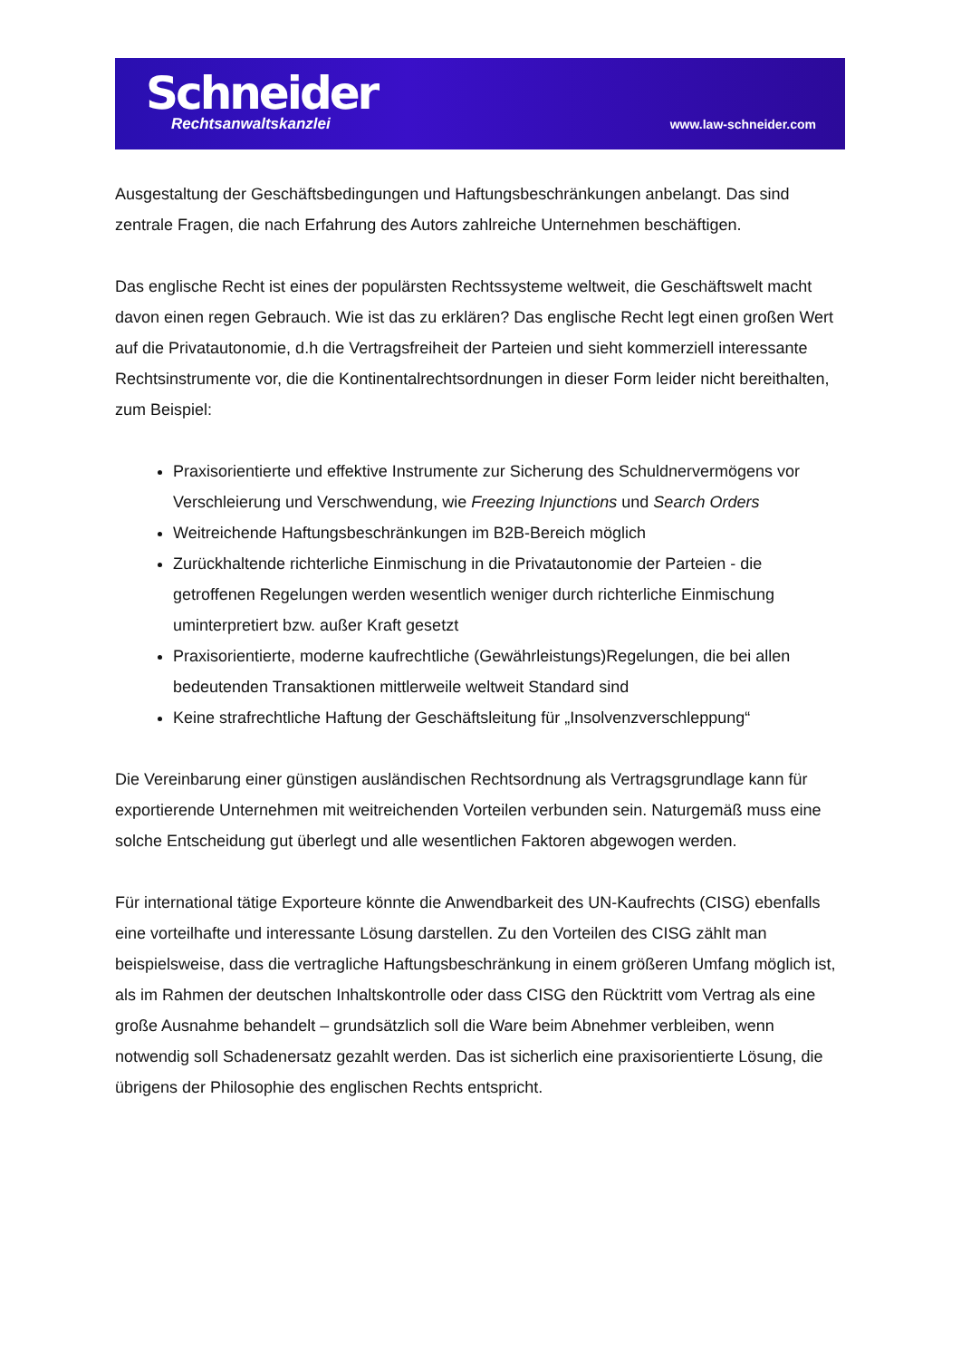Schneider
Rechtsanwaltskanzlei
www.law-schneider.com
Ausgestaltung der Geschäftsbedingungen und Haftungsbeschränkungen anbelangt. Das sind zentrale Fragen, die nach Erfahrung des Autors zahlreiche Unternehmen beschäftigen.
Das englische Recht ist eines der populärsten Rechtssysteme weltweit, die Geschäftswelt macht davon einen regen Gebrauch. Wie ist das zu erklären? Das englische Recht legt einen großen Wert auf die Privatautonomie, d.h die Vertragsfreiheit der Parteien und sieht kommerziell interessante Rechtsinstrumente vor, die die Kontinentalrechtsordnungen in dieser Form leider nicht bereithalten, zum Beispiel:
Praxisorientierte und effektive Instrumente zur Sicherung des Schuldnervermögens vor Verschleierung und Verschwendung, wie Freezing Injunctions und Search Orders
Weitreichende Haftungsbeschränkungen im B2B-Bereich möglich
Zurückhaltende richterliche Einmischung in die Privatautonomie der Parteien - die getroffenen Regelungen werden wesentlich weniger durch richterliche Einmischung uminterpretiert bzw. außer Kraft gesetzt
Praxisorientierte, moderne kaufrechtliche (Gewährleistungs)Regelungen, die bei allen bedeutenden Transaktionen mittlerweile weltweit Standard sind
Keine strafrechtliche Haftung der Geschäftsleitung für „Insolvenzverschleppung“
Die Vereinbarung einer günstigen ausländischen Rechtsordnung als Vertragsgrundlage kann für exportierende Unternehmen mit weitreichenden Vorteilen verbunden sein. Naturgemäß muss eine solche Entscheidung gut überlegt und alle wesentlichen Faktoren abgewogen werden.
Für international tätige Exporteure könnte die Anwendbarkeit des UN-Kaufrechts (CISG) ebenfalls eine vorteilhafte und interessante Lösung darstellen. Zu den Vorteilen des CISG zählt man beispielsweise, dass die vertragliche Haftungsbeschränkung in einem größeren Umfang möglich ist, als im Rahmen der deutschen Inhaltskontrolle oder dass CISG den Rücktritt vom Vertrag als eine große Ausnahme behandelt – grundsätzlich soll die Ware beim Abnehmer verbleiben, wenn notwendig soll Schadenersatz gezahlt werden. Das ist sicherlich eine praxisorientierte Lösung, die übrigens der Philosophie des englischen Rechts entspricht.